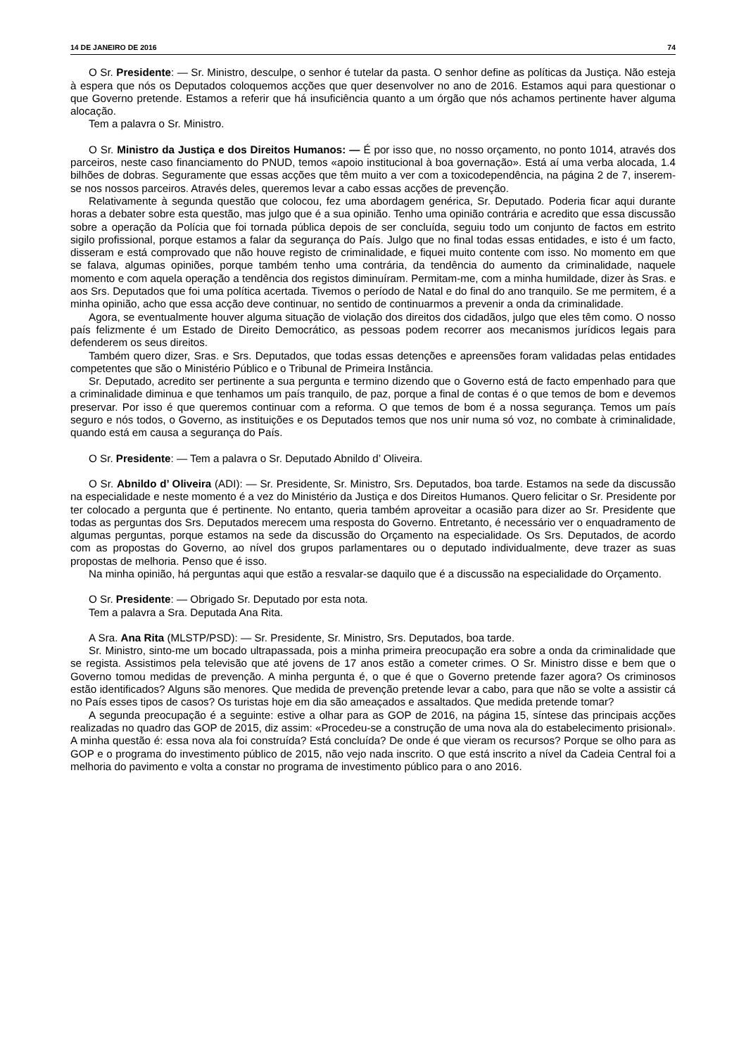14 DE JANEIRO DE 2016 74
O Sr. Presidente: — Sr. Ministro, desculpe, o senhor é tutelar da pasta. O senhor define as políticas da Justiça. Não esteja à espera que nós os Deputados coloquemos acções que quer desenvolver no ano de 2016. Estamos aqui para questionar o que Governo pretende. Estamos a referir que há insuficiência quanto a um órgão que nós achamos pertinente haver alguma alocação.
Tem a palavra o Sr. Ministro.
O Sr. Ministro da Justiça e dos Direitos Humanos: — É por isso que, no nosso orçamento, no ponto 1014, através dos parceiros, neste caso financiamento do PNUD, temos «apoio institucional à boa governação». Está aí uma verba alocada, 1.4 bilhões de dobras. Seguramente que essas acções que têm muito a ver com a toxicodependência, na página 2 de 7, inserem-se nos nossos parceiros. Através deles, queremos levar a cabo essas acções de prevenção.
Relativamente à segunda questão que colocou, fez uma abordagem genérica, Sr. Deputado. Poderia ficar aqui durante horas a debater sobre esta questão, mas julgo que é a sua opinião. Tenho uma opinião contrária e acredito que essa discussão sobre a operação da Polícia que foi tornada pública depois de ser concluída, seguiu todo um conjunto de factos em estrito sigilo profissional, porque estamos a falar da segurança do País. Julgo que no final todas essas entidades, e isto é um facto, disseram e está comprovado que não houve registo de criminalidade, e fiquei muito contente com isso. No momento em que se falava, algumas opiniões, porque também tenho uma contrária, da tendência do aumento da criminalidade, naquele momento e com aquela operação a tendência dos registos diminuíram. Permitam-me, com a minha humildade, dizer às Sras. e aos Srs. Deputados que foi uma política acertada. Tivemos o período de Natal e do final do ano tranquilo. Se me permitem, é a minha opinião, acho que essa acção deve continuar, no sentido de continuarmos a prevenir a onda da criminalidade.
Agora, se eventualmente houver alguma situação de violação dos direitos dos cidadãos, julgo que eles têm como. O nosso país felizmente é um Estado de Direito Democrático, as pessoas podem recorrer aos mecanismos jurídicos legais para defenderem os seus direitos.
Também quero dizer, Sras. e Srs. Deputados, que todas essas detenções e apreensões foram validadas pelas entidades competentes que são o Ministério Público e o Tribunal de Primeira Instância.
Sr. Deputado, acredito ser pertinente a sua pergunta e termino dizendo que o Governo está de facto empenhado para que a criminalidade diminua e que tenhamos um país tranquilo, de paz, porque a final de contas é o que temos de bom e devemos preservar. Por isso é que queremos continuar com a reforma. O que temos de bom é a nossa segurança. Temos um país seguro e nós todos, o Governo, as instituições e os Deputados temos que nos unir numa só voz, no combate à criminalidade, quando está em causa a segurança do País.
O Sr. Presidente: — Tem a palavra o Sr. Deputado Abnildo d’ Oliveira.
O Sr. Abnildo d’ Oliveira (ADI): — Sr. Presidente, Sr. Ministro, Srs. Deputados, boa tarde. Estamos na sede da discussão na especialidade e neste momento é a vez do Ministério da Justiça e dos Direitos Humanos. Quero felicitar o Sr. Presidente por ter colocado a pergunta que é pertinente. No entanto, queria também aproveitar a ocasião para dizer ao Sr. Presidente que todas as perguntas dos Srs. Deputados merecem uma resposta do Governo. Entretanto, é necessário ver o enquadramento de algumas perguntas, porque estamos na sede da discussão do Orçamento na especialidade. Os Srs. Deputados, de acordo com as propostas do Governo, ao nível dos grupos parlamentares ou o deputado individualmente, deve trazer as suas propostas de melhoria. Penso que é isso.
Na minha opinião, há perguntas aqui que estão a resvalar-se daquilo que é a discussão na especialidade do Orçamento.
O Sr. Presidente: — Obrigado Sr. Deputado por esta nota.
Tem a palavra a Sra. Deputada Ana Rita.
A Sra. Ana Rita (MLSTP/PSD): — Sr. Presidente, Sr. Ministro, Srs. Deputados, boa tarde.
Sr. Ministro, sinto-me um bocado ultrapassada, pois a minha primeira preocupação era sobre a onda da criminalidade que se regista. Assistimos pela televisão que até jovens de 17 anos estão a cometer crimes. O Sr. Ministro disse e bem que o Governo tomou medidas de prevenção. A minha pergunta é, o que é que o Governo pretende fazer agora? Os criminosos estão identificados? Alguns são menores. Que medida de prevenção pretende levar a cabo, para que não se volte a assistir cá no País esses tipos de casos? Os turistas hoje em dia são ameaçados e assaltados. Que medida pretende tomar?
A segunda preocupação é a seguinte: estive a olhar para as GOP de 2016, na página 15, síntese das principais acções realizadas no quadro das GOP de 2015, diz assim: «Procedeu-se a construção de uma nova ala do estabelecimento prisional». A minha questão é: essa nova ala foi construída? Está concluída? De onde é que vieram os recursos? Porque se olho para as GOP e o programa do investimento público de 2015, não vejo nada inscrito. O que está inscrito a nível da Cadeia Central foi a melhoria do pavimento e volta a constar no programa de investimento público para o ano 2016.